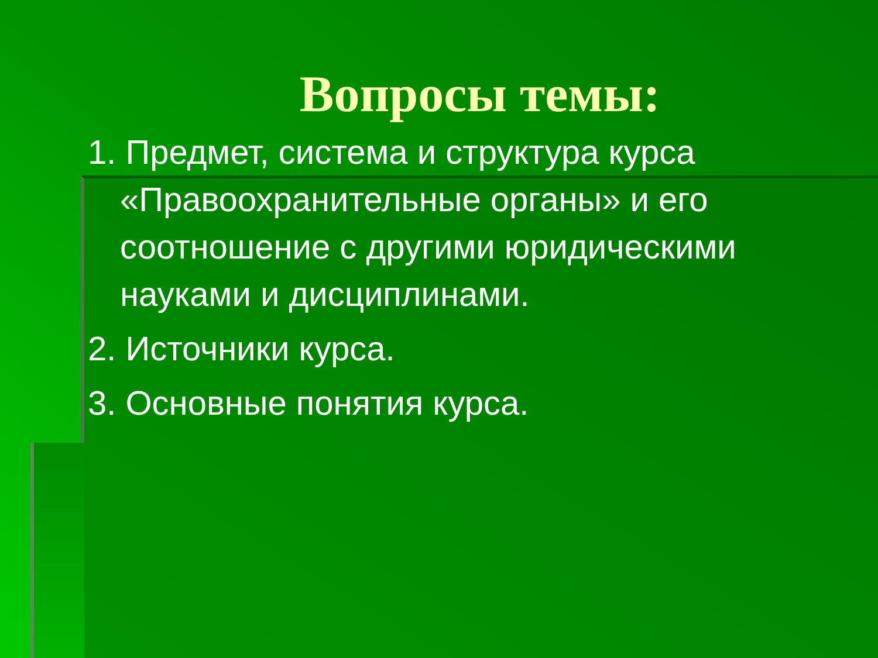Вопросы темы:
1. Предмет, система и структура курса «Правоохранительные органы» и его соотношение с другими юридическими науками и дисциплинами.
2. Источники курса.
3. Основные понятия курса.